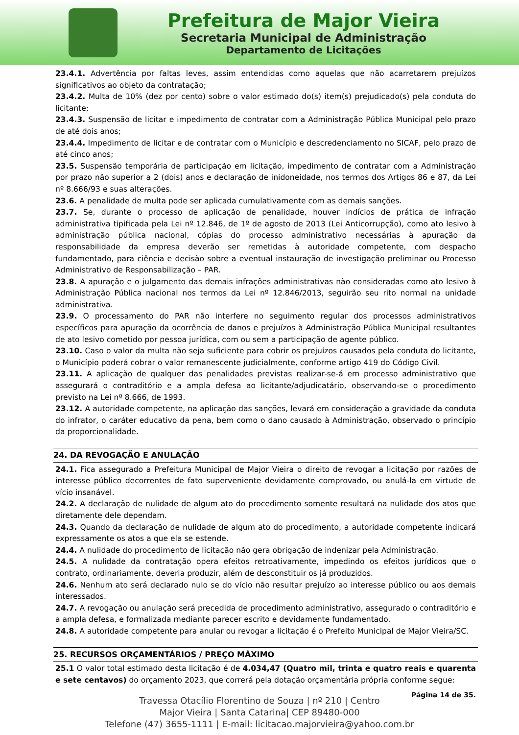Prefeitura de Major Vieira
Secretaria Municipal de Administração
Departamento de Licitações
23.4.1. Advertência por faltas leves, assim entendidas como aquelas que não acarretarem prejuízos significativos ao objeto da contratação;
23.4.2. Multa de 10% (dez por cento) sobre o valor estimado do(s) item(s) prejudicado(s) pela conduta do licitante;
23.4.3. Suspensão de licitar e impedimento de contratar com a Administração Pública Municipal pelo prazo de até dois anos;
23.4.4. Impedimento de licitar e de contratar com o Município e descredenciamento no SICAF, pelo prazo de até cinco anos;
23.5. Suspensão temporária de participação em licitação, impedimento de contratar com a Administração por prazo não superior a 2 (dois) anos e declaração de inidoneidade, nos termos dos Artigos 86 e 87, da Lei nº 8.666/93 e suas alterações.
23.6. A penalidade de multa pode ser aplicada cumulativamente com as demais sanções.
23.7. Se, durante o processo de aplicação de penalidade, houver indícios de prática de infração administrativa tipificada pela Lei nº 12.846, de 1º de agosto de 2013 (Lei Anticorrupção), como ato lesivo à administração pública nacional, cópias do processo administrativo necessárias à apuração da responsabilidade da empresa deverão ser remetidas à autoridade competente, com despacho fundamentado, para ciência e decisão sobre a eventual instauração de investigação preliminar ou Processo Administrativo de Responsabilização – PAR.
23.8. A apuração e o julgamento das demais infrações administrativas não consideradas como ato lesivo à Administração Pública nacional nos termos da Lei nº 12.846/2013, seguirão seu rito normal na unidade administrativa.
23.9. O processamento do PAR não interfere no seguimento regular dos processos administrativos específicos para apuração da ocorrência de danos e prejuízos à Administração Pública Municipal resultantes de ato lesivo cometido por pessoa jurídica, com ou sem a participação de agente público.
23.10. Caso o valor da multa não seja suficiente para cobrir os prejuízos causados pela conduta do licitante, o Município poderá cobrar o valor remanescente judicialmente, conforme artigo 419 do Código Civil.
23.11. A aplicação de qualquer das penalidades previstas realizar-se-á em processo administrativo que assegurará o contraditório e a ampla defesa ao licitante/adjudicatário, observando-se o procedimento previsto na Lei nº 8.666, de 1993.
23.12. A autoridade competente, na aplicação das sanções, levará em consideração a gravidade da conduta do infrator, o caráter educativo da pena, bem como o dano causado à Administração, observado o princípio da proporcionalidade.
24. DA REVOGAÇÃO E ANULAÇÃO
24.1. Fica assegurado a Prefeitura Municipal de Major Vieira o direito de revogar a licitação por razões de interesse público decorrentes de fato superveniente devidamente comprovado, ou anulá-la em virtude de vício insanável.
24.2. A declaração de nulidade de algum ato do procedimento somente resultará na nulidade dos atos que diretamente dele dependam.
24.3. Quando da declaração de nulidade de algum ato do procedimento, a autoridade competente indicará expressamente os atos a que ela se estende.
24.4. A nulidade do procedimento de licitação não gera obrigação de indenizar pela Administração.
24.5. A nulidade da contratação opera efeitos retroativamente, impedindo os efeitos jurídicos que o contrato, ordinariamente, deveria produzir, além de desconstituir os já produzidos.
24.6. Nenhum ato será declarado nulo se do vício não resultar prejuízo ao interesse público ou aos demais interessados.
24.7. A revogação ou anulação será precedida de procedimento administrativo, assegurado o contraditório e a ampla defesa, e formalizada mediante parecer escrito e devidamente fundamentado.
24.8. A autoridade competente para anular ou revogar a licitação é o Prefeito Municipal de Major Vieira/SC.
25. RECURSOS ORÇAMENTÁRIOS / PREÇO MÁXIMO
25.1 O valor total estimado desta licitação é de 4.034,47 (Quatro mil, trinta e quatro reais e quarenta e sete centavos) do orçamento 2023, que correrá pela dotação orçamentária própria conforme segue:
Página 14 de 35.
Travessa Otacílio Florentino de Souza | nº 210 | Centro
Major Vieira | Santa Catarina| CEP 89480-000
Telefone (47) 3655-1111 | E-mail: licitacao.majorvieira@yahoo.com.br